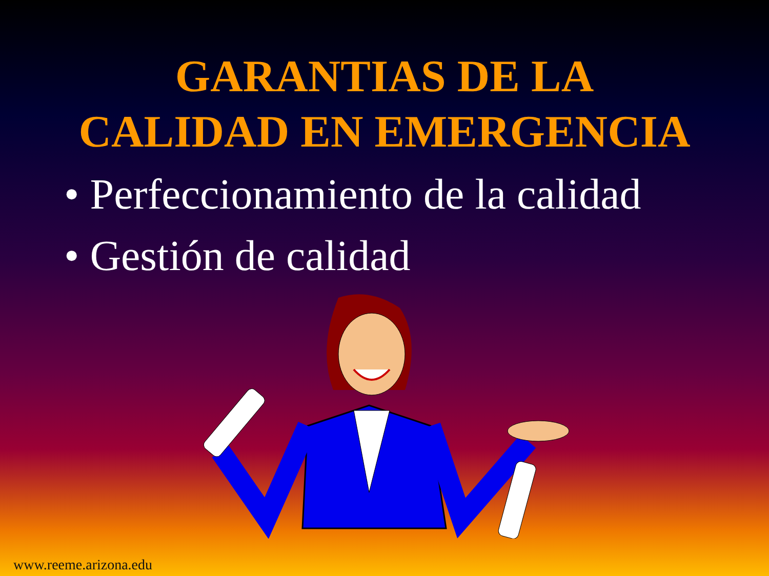GARANTIAS DE LA
CALIDAD EN EMERGENCIA
• Perfeccionamiento de la calidad
• Gestión de calidad
www.reeme.arizona.edu